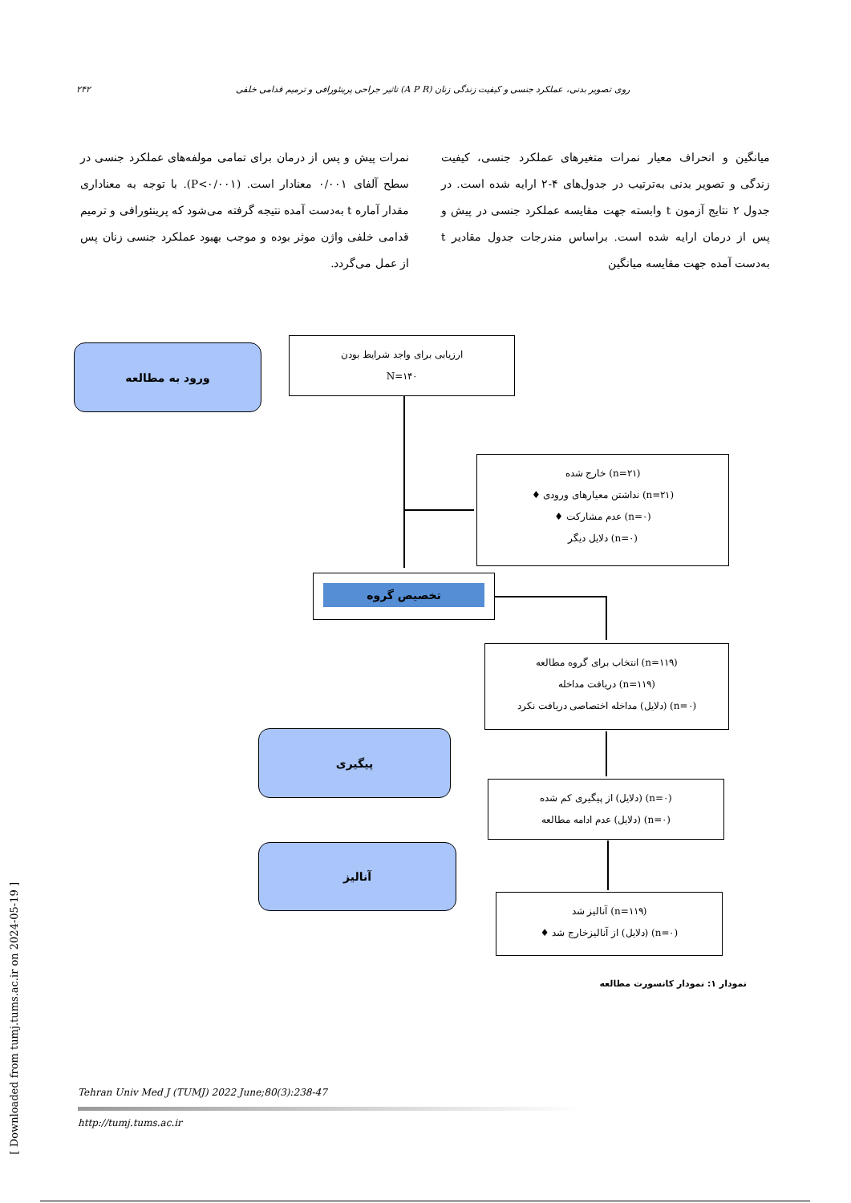۲۴۲ تاثیر جراحی پرینئورافی و ترمیم قدامی خلفی (A P R) روی تصویر بدنی، عملکرد جنسی و کیفیت زندگی زنان
میانگین و انحراف معیار نمرات متغیرهای عملکرد جنسی، کیفیت زندگی و تصویر بدنی به‌ترتیب در جدول‌های ۴-۲ ارایه شده است. در جدول ۲ نتایج آزمون t وابسته جهت مقایسه عملکرد جنسی در پیش و پس از درمان ارایه شده است. براساس مندرجات جدول مقادیر t به‌دست آمده جهت مقایسه میانگین
نمرات پیش و پس از درمان برای تمامی مولفه‌های عملکرد جنسی در سطح آلفای ۰/۰۰۱ معنادار است. (P<۰/۰۰۱). با توجه به معناداری مقدار آماره t به‌دست آمده نتیجه گرفته می‌شود که پرینئورافی و ترمیم قدامی خلفی واژن موثر بوده و موجب بهبود عملکرد جنسی زنان پس از عمل می‌گردد.
ورود به مطالعه
ارزیابی برای واجد شرایط بودن
N=۱۴۰
(n=۲۱) خارج شده
(n=۲۱) نداشتن معیارهای ورودی ♦
(n=۰) عدم مشارکت ♦
(n=۰) دلایل دیگر
تخصیص گروه
(n=۱۱۹) انتخاب برای گروه مطالعه
(n=۱۱۹) دریافت مداخله
(n=۰) (دلایل) مداخله اختصاصی دریافت نکرد
پیگیری
(n=۰) (دلایل) از پیگیری کم شده
(n=۰) (دلایل) عدم ادامه مطالعه
آنالیز
(n=۱۱۹) آنالیز شد
(n=۰) (دلایل) از آنالیزخارج شد ♦
نمودار ۱: نمودار کانسورت مطالعه
Tehran Univ Med J (TUMJ) 2022 June;80(3):238-47
http://tumj.tums.ac.ir
[ Downloaded from tumj.tums.ac.ir on 2024-05-19 ]